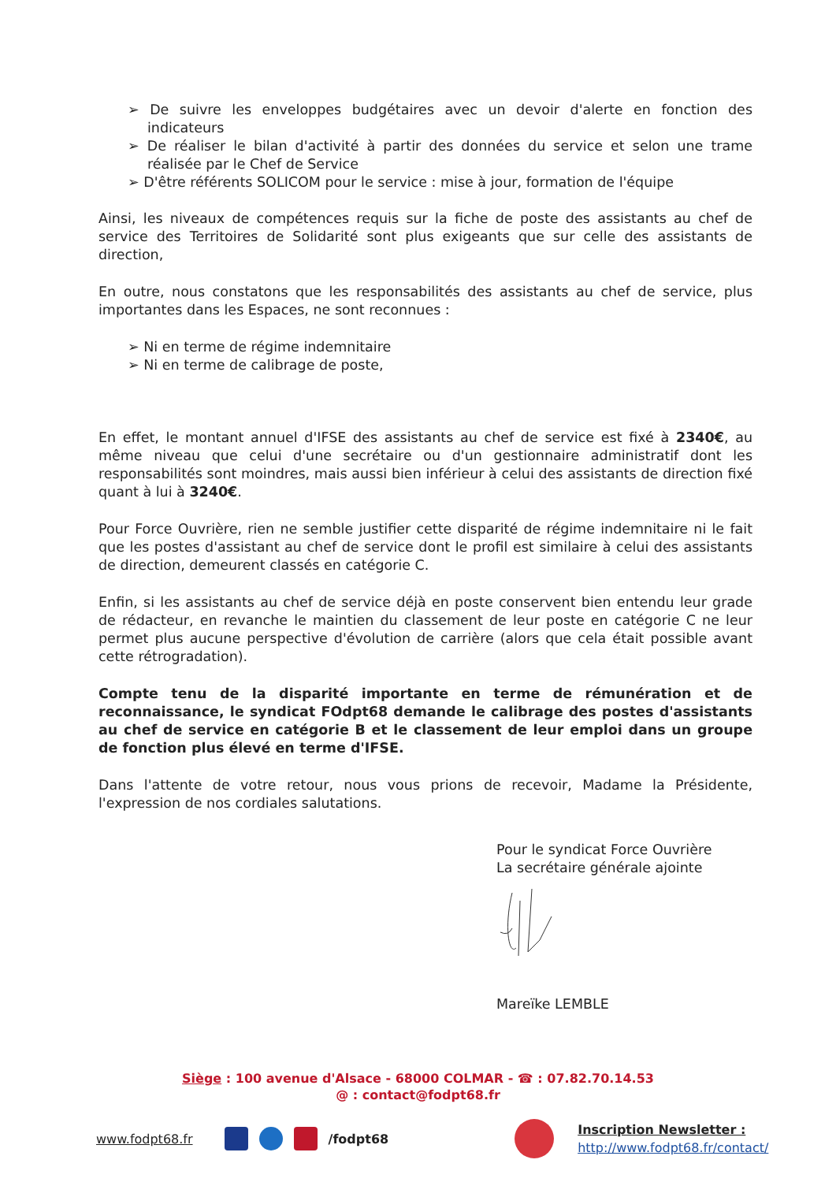➢ De suivre les enveloppes budgétaires avec un devoir d'alerte en fonction des indicateurs
➢ De réaliser le bilan d'activité à partir des données du service et selon une trame réalisée par le Chef de Service
➢ D'être référents SOLICOM pour le service : mise à jour, formation de l'équipe
Ainsi, les niveaux de compétences requis sur la fiche de poste des assistants au chef de service des Territoires de Solidarité sont plus exigeants que sur celle des assistants de direction,
En outre, nous constatons que les responsabilités des assistants au chef de service, plus importantes dans les Espaces, ne sont reconnues :
➢ Ni en terme de régime indemnitaire
➢ Ni en terme de calibrage de poste,
En effet, le montant annuel d'IFSE des assistants au chef de service est fixé à 2340€, au même niveau que celui d'une secrétaire ou d'un gestionnaire administratif dont les responsabilités sont moindres, mais aussi bien inférieur à celui des assistants de direction fixé quant à lui à 3240€.
Pour Force Ouvrière, rien ne semble justifier cette disparité de régime indemnitaire ni le fait que les postes d'assistant au chef de service dont le profil est similaire à celui des assistants de direction, demeurent classés en catégorie C.
Enfin, si les assistants au chef de service déjà en poste conservent bien entendu leur grade de rédacteur, en revanche le maintien du classement de leur poste en catégorie C ne leur permet plus aucune perspective d'évolution de carrière (alors que cela était possible avant cette rétrogradation).
Compte tenu de la disparité importante en terme de rémunération et de reconnaissance, le syndicat FOdpt68 demande le calibrage des postes d'assistants au chef de service en catégorie B et le classement de leur emploi dans un groupe de fonction plus élevé en terme d'IFSE.
Dans l'attente de votre retour, nous vous prions de recevoir, Madame la Présidente, l'expression de nos cordiales salutations.
Pour le syndicat Force Ouvrière
La secrétaire générale ajointe
Mareïke LEMBLE
Siège : 100 avenue d'Alsace - 68000 COLMAR - ☎ : 07.82.70.14.53
@ : contact@fodpt68.fr
www.fodpt68.fr /fodpt68 Inscription Newsletter :
http://www.fodpt68.fr/contact/